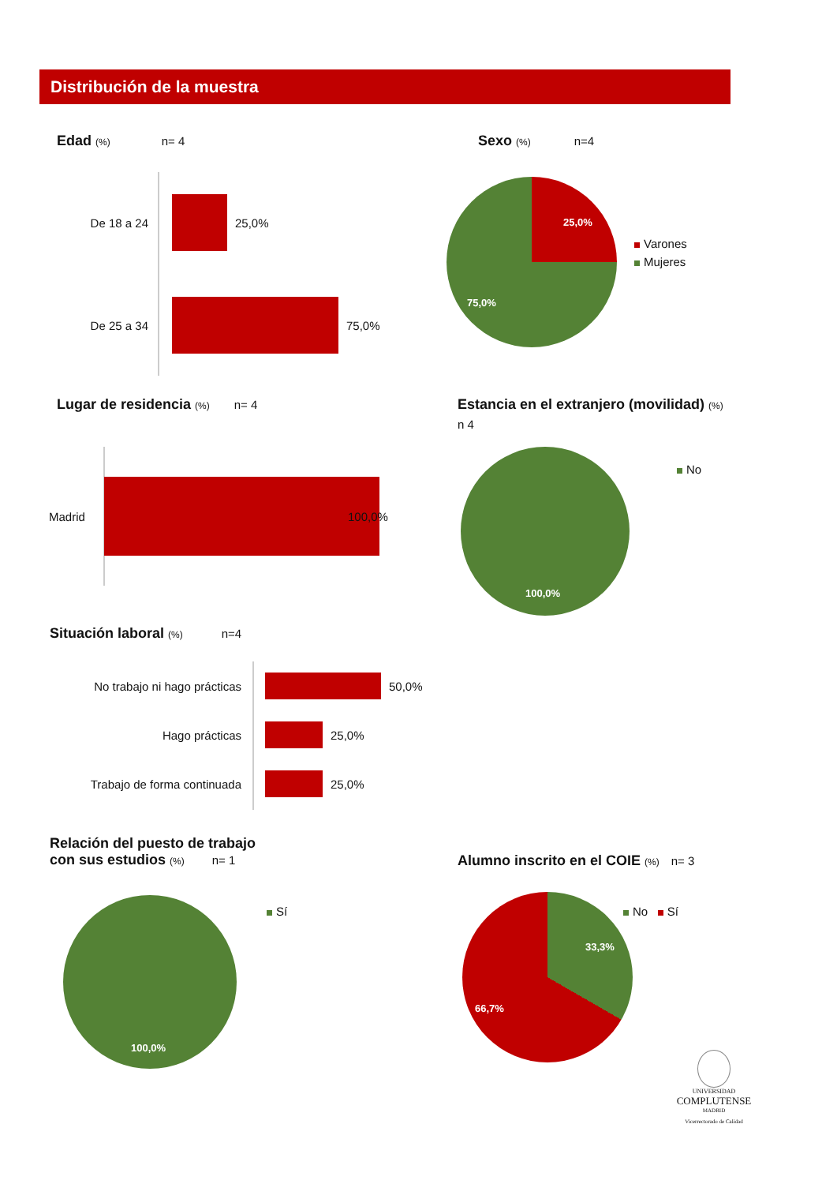Distribución de la muestra
Edad (%) n= 4
De 18 a 24 25,0%
De 25 a 34 75,0%
Sexo (%) n=4
25,0%
75,0%
Varones
Mujeres
Lugar de residencia (%) n= 4
Madrid 100,0%
Estancia en el extranjero (movilidad) (%)
n 4
100,0%
No
Situación laboral (%) n=4
No trabajo ni hago prácticas
50,0%
Hago prácticas 25,0%
Trabajo de forma continuada 25,0%
Relación del puesto de trabajo
con sus estudios (%) n= 1
100,0%
Sí
Alumno inscrito en el COIE (%) n= 3
33,3%
66,7%
No Sí
UNIVERSIDAD
COMPLUTENSE
MADRID
Vicerrectorado de Calidad